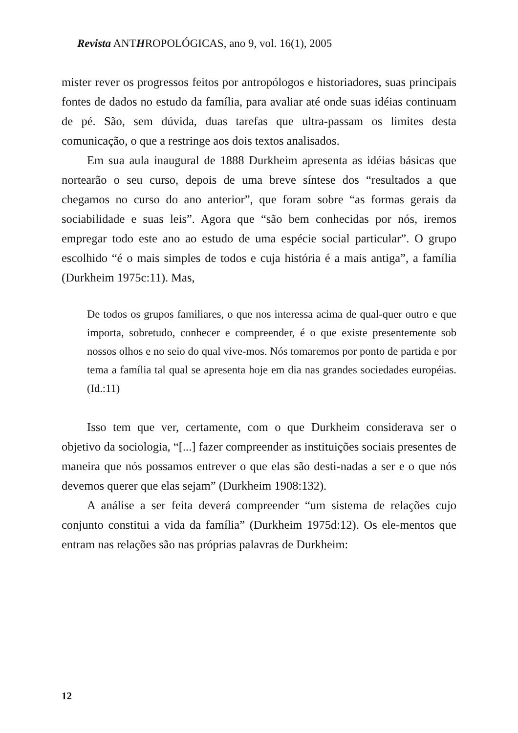Revista ANTHROPOLÓGICAS, ano 9, vol. 16(1), 2005
mister rever os progressos feitos por antropólogos e historiadores, suas principais fontes de dados no estudo da família, para avaliar até onde suas idéias continuam de pé. São, sem dúvida, duas tarefas que ultra-passam os limites desta comunicação, o que a restringe aos dois textos analisados.
Em sua aula inaugural de 1888 Durkheim apresenta as idéias básicas que nortearão o seu curso, depois de uma breve síntese dos “resultados a que chegamos no curso do ano anterior”, que foram sobre “as formas gerais da sociabilidade e suas leis”. Agora que “são bem conhecidas por nós, iremos empregar todo este ano ao estudo de uma espécie social particular”. O grupo escolhido “é o mais simples de todos e cuja história é a mais antiga”, a família (Durkheim 1975c:11). Mas,
De todos os grupos familiares, o que nos interessa acima de qual-quer outro e que importa, sobretudo, conhecer e compreender, é o que existe presentemente sob nossos olhos e no seio do qual vive-mos. Nós tomaremos por ponto de partida e por tema a família tal qual se apresenta hoje em dia nas grandes sociedades européias. (Id.:11)
Isso tem que ver, certamente, com o que Durkheim considerava ser o objetivo da sociologia, “[...] fazer compreender as instituições sociais presentes de maneira que nós possamos entrever o que elas são desti-nadas a ser e o que nós devemos querer que elas sejam” (Durkheim 1908:132).
A análise a ser feita deverá compreender “um sistema de relações cujo conjunto constitui a vida da família” (Durkheim 1975d:12). Os ele-mentos que entram nas relações são nas próprias palavras de Durkheim:
12